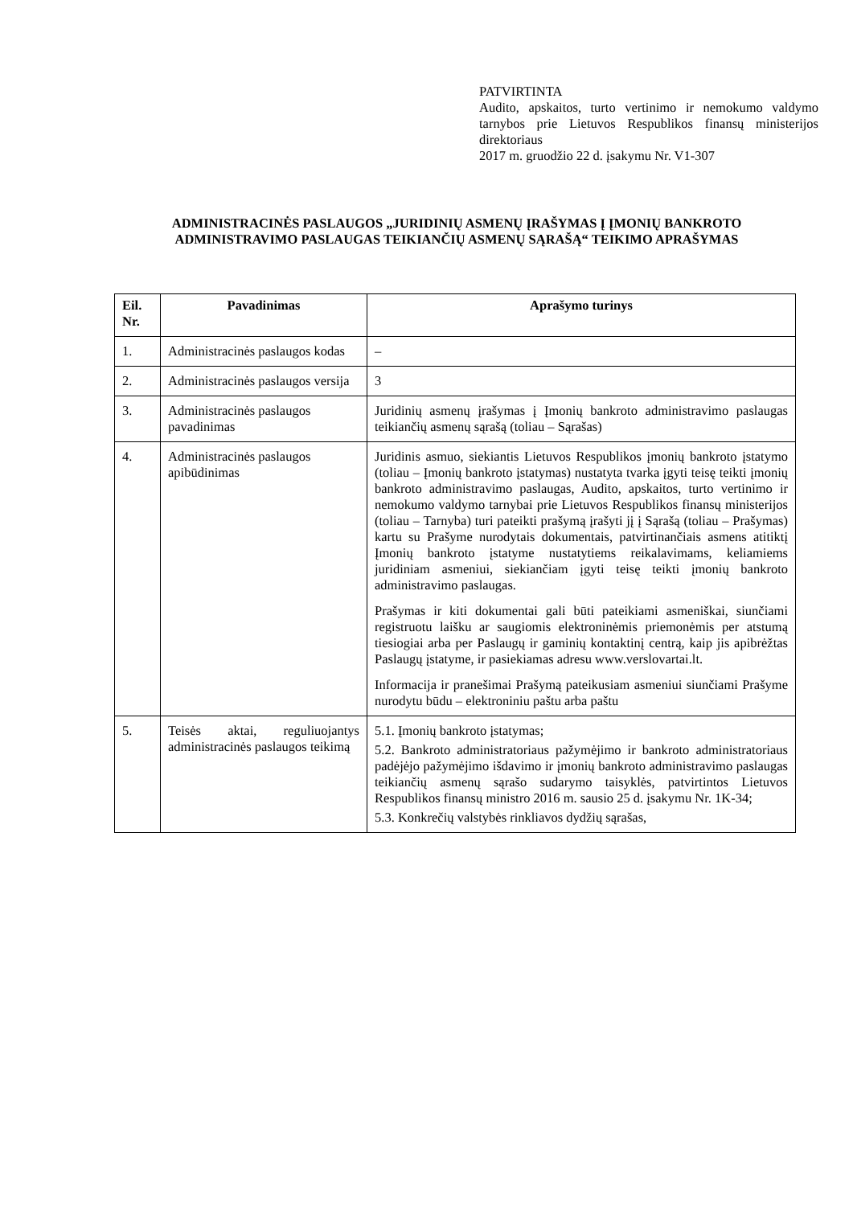PATVIRTINTA
Audito, apskaitos, turto vertinimo ir nemokumo valdymo tarnybos prie Lietuvos Respublikos finansų ministerijos direktoriaus
2017 m. gruodžio 22 d. įsakymu Nr. V1-307
ADMINISTRACINĖS PASLAUGOS „JURIDINIŲ ASMENŲ ĮRAŠYMAS Į ĮMONIŲ BANKROTO ADMINISTRAVIMO PASLAUGAS TEIKIANČIŲ ASMENŲ SĄRAŠĄ“ TEIKIMO APRAŠYMAS
| Eil. Nr. | Pavadinimas | Aprašymo turinys |
| --- | --- | --- |
| 1. | Administracinės paslaugos kodas | – |
| 2. | Administracinės paslaugos versija | 3 |
| 3. | Administracinės paslaugos pavadinimas | Juridinių asmenų įrašymas į Įmonių bankroto administravimo paslaugas teikiančių asmenų sąrašą (toliau – Sąrašas) |
| 4. | Administracinės paslaugos apibūdinimas | Juridinis asmuo, siekiantis Lietuvos Respublikos įmonių bankroto įstatymo (toliau – Įmonių bankroto įstatymas) nustatyta tvarka įgyti teisę teikti įmonių bankroto administravimo paslaugas, Audito, apskaitos, turto vertinimo ir nemokumo valdymo tarnybai prie Lietuvos Respublikos finansų ministerijos (toliau – Tarnyba) turi pateikti prašymą įrašyti jį į Sąrašą (toliau – Prašymas) kartu su Prašyme nurodytais dokumentais, patvirtinančiais asmens atitiktį Įmonių bankroto įstatyme nustatytiems reikalavimams, keliamiems juridiniam asmeniui, siekiančiam įgyti teisę teikti įmonių bankroto administravimo paslaugas. Prašymas ir kiti dokumentai gali būti pateikiami asmeniškai, siunčiami registruotu laišku ar saugiomis elektroninėmis priemonėmis per atstumą tiesiogiai arba per Paslaugų ir gaminių kontaktinį centrą, kaip jis apibrėžtas Paslaugų įstatyme, ir pasiekiamas adresu www.verslovartai.lt. Informacija ir pranešimai Prašymą pateikusiam asmeniui siunčiami Prašyme nurodytu būdu – elektroniniu paštu arba paštu |
| 5. | Teisės aktai, reguliuojantys administracinės paslaugos teikimą | 5.1. Įmonių bankroto įstatymas; 5.2. Bankroto administratoriaus pažymėjimo ir bankroto administratoriaus padėjėjo pažymėjimo išdavimo ir įmonių bankroto administravimo paslaugas teikiančių asmenų sąrašo sudarymo taisyklės, patvirtintos Lietuvos Respublikos finansų ministro 2016 m. sausio 25 d. įsakymu Nr. 1K-34; 5.3. Konkrečių valstybės rinkliavos dydžių sąrašas, |